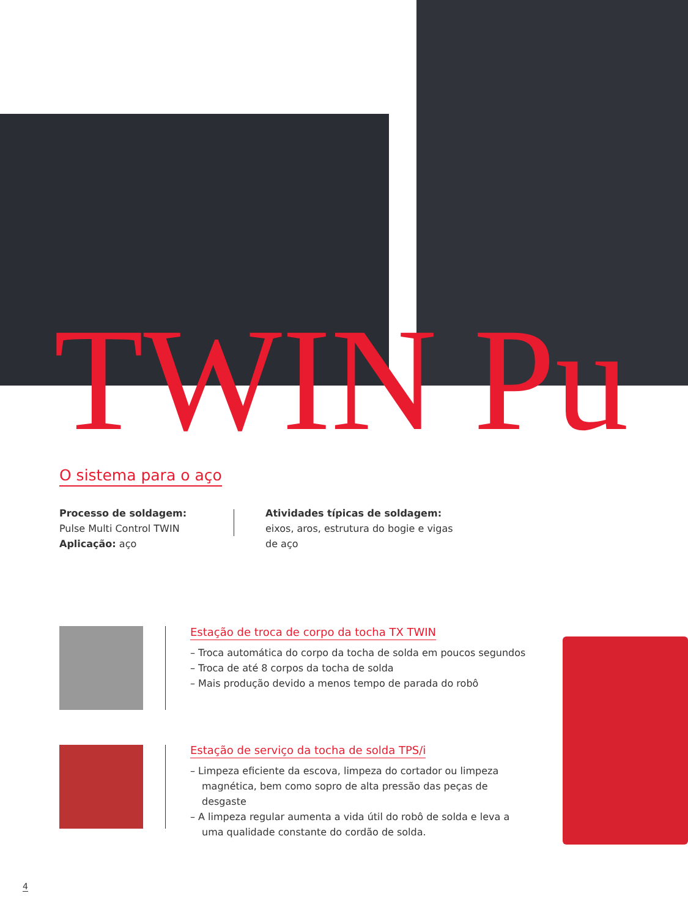TWIN Pu O sistema para o aço
Processo de soldagem: Pulse Multi Control TWIN
Aplicação: aço
Atividades típicas de soldagem: eixos, aros, estrutura do bogie e vigas de aço
Estação de troca de corpo da tocha TX TWIN
– Troca automática do corpo da tocha de solda em poucos segundos
– Troca de até 8 corpos da tocha de solda
– Mais produção devido a menos tempo de parada do robô
Estação de serviço da tocha de solda TPS/i
– Limpeza eficiente da escova, limpeza do cortador ou limpeza magnética, bem como sopro de alta pressão das peças de desgaste
– A limpeza regular aumenta a vida útil do robô de solda e leva a uma qualidade constante do cordão de solda.
4